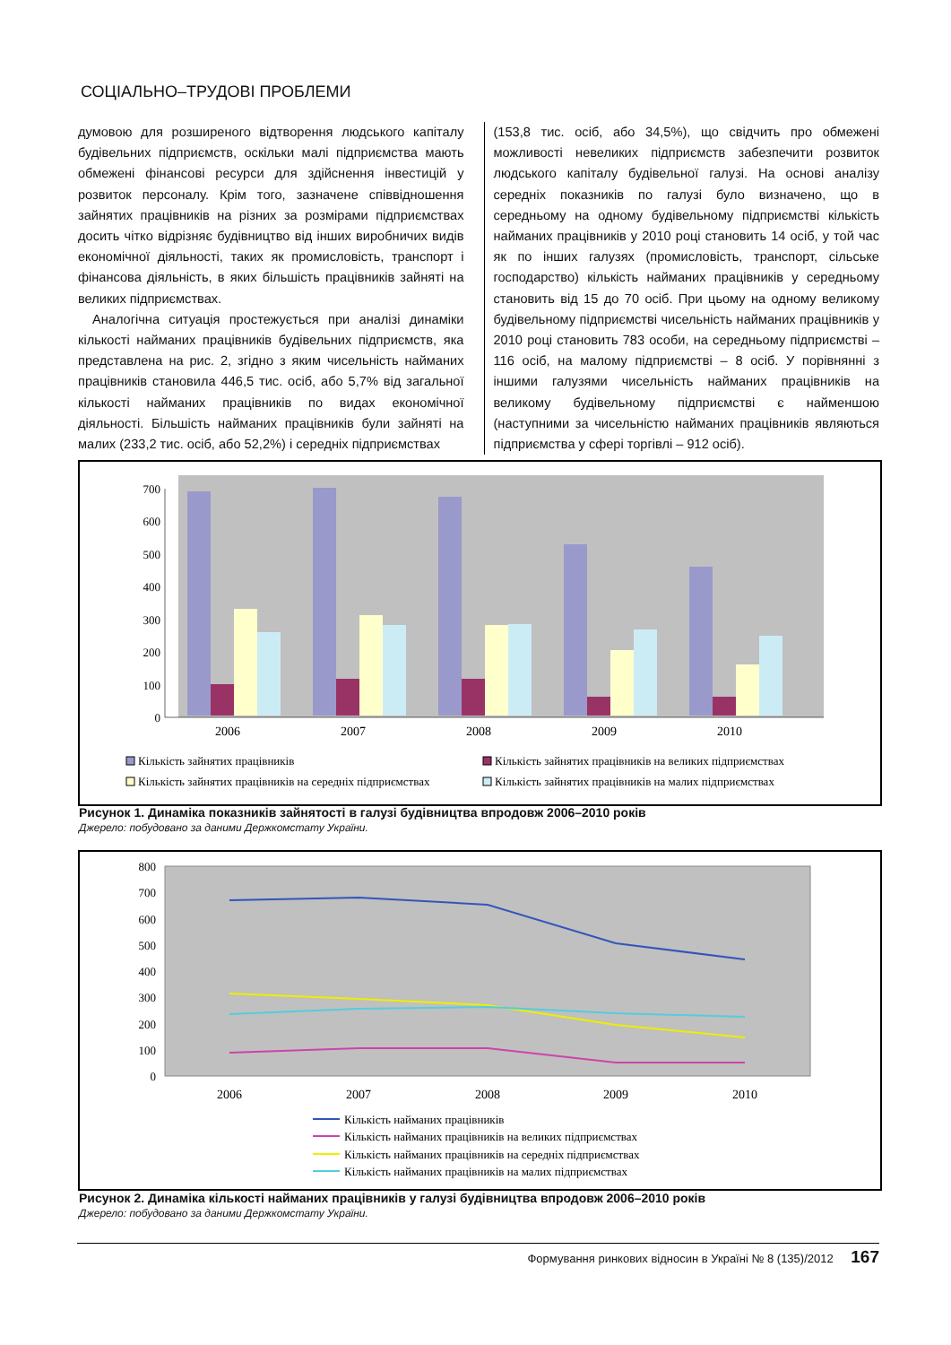СОЦІАЛЬНО–ТРУДОВІ ПРОБЛЕМИ
думовою для розширеного відтворення людського капіталу будівельних підприємств, оскільки малі підприємства мають обмежені фінансові ресурси для здійснення інвестицій у розвиток персоналу. Крім того, зазначене співвідношення зайнятих працівників на різних за розмірами підприємствах досить чітко відрізняє будівництво від інших виробничих видів економічної діяльності, таких як промисловість, транспорт і фінансова діяльність, в яких більшість працівників зайняті на великих підприємствах.
Аналогічна ситуація простежується при аналізі динаміки кількості найманих працівників будівельних підприємств, яка представлена на рис. 2, згідно з яким чисельність найманих працівників становила 446,5 тис. осіб, або 5,7% від загальної кількості найманих працівників по видах економічної діяльності. Більшість найманих працівників були зайняті на малих (233,2 тис. осіб, або 52,2%) і середніх підприємствах
(153,8 тис. осіб, або 34,5%), що свідчить про обмежені можливості невеликих підприємств забезпечити розвиток людського капіталу будівельної галузі. На основі аналізу середніх показників по галузі було визначено, що в середньому на одному будівельному підприємстві кількість найманих працівників у 2010 році становить 14 осіб, у той час як по інших галузях (промисловість, транспорт, сільське господарство) кількість найманих працівників у середньому становить від 15 до 70 осіб. При цьому на одному великому будівельному підприємстві чисельність найманих працівників у 2010 році становить 783 особи, на середньому підприємстві – 116 осіб, на малому підприємстві – 8 осіб. У порівнянні з іншими галузями чисельність найманих працівників на великому будівельному підприємстві є найменшою (наступними за чисельністю найманих працівників являються підприємства у сфері торгівлі – 912 осіб).
0
100
200
300
400
500
600
700
2006
2007
2008
2009
2010
Кількість зайнятих працівників
Кількість зайнятих працівників на великих підприємствах
Кількість зайнятих працівників на середніх підприємствах
Кількість зайнятих працівників на малих підприємствах
Рисунок 1. Динаміка показників зайнятості в галузі будівництва впродовж 2006–2010 років
Джерело: побудовано за даними Держкомстату України.
0
100
200
300
400
500
600
700
800
2006
2007
2008
2009
2010
Кількість найманих працівників
Кількість найманих працівників на великих підприємствах
Кількість найманих працівників на середніх підприємствах
Кількість найманих працівників на малих підприємствах
Рисунок 2. Динаміка кількості найманих працівників у галузі будівництва впродовж 2006–2010 років
Джерело: побудовано за даними Держкомстату України.
Формування ринкових відносин в Україні № 8 (135)/2012 167